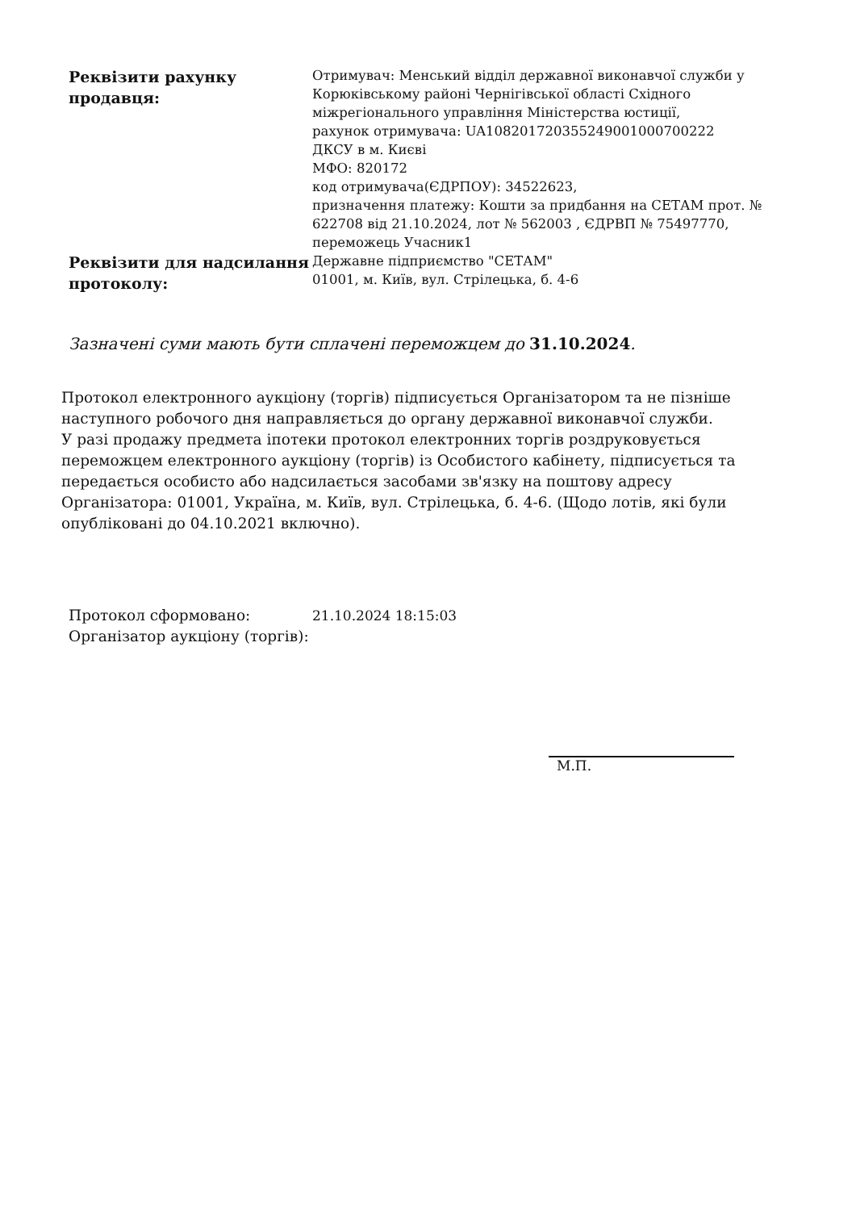| Реквізити рахунку продавця: | Отримувач: Менський відділ державної виконавчої служби у Корюківському районі Чернігівської області Східного міжрегіонального управління Міністерства юстиції, рахунок отримувача: UA108201720355249001000700222 ДКСУ в м. Києві МФО: 820172 код отримувача(ЄДРПОУ): 34522623, призначення платежу: Кошти за придбання на СЕТАМ прот. № 622708 від 21.10.2024, лот № 562003 , ЄДРВП № 75497770, переможець Учасник1 |
| Реквізити для надсилання протоколу: | Державне підприємство "СЕТАМ" 01001, м. Київ, вул. Стрілецька, б. 4-6 |
Зазначені суми мають бути сплачені переможцем до 31.10.2024.
Протокол електронного аукціону (торгів) підписується Організатором та не пізніше наступного робочого дня направляється до органу державної виконавчої служби.
У разі продажу предмета іпотеки протокол електронних торгів роздруковується переможцем електронного аукціону (торгів) із Особистого кабінету, підписується та передається особисто або надсилається засобами зв'язку на поштову адресу Організатора: 01001, Україна, м. Київ, вул. Стрілецька, б. 4-6. (Щодо лотів, які були опубліковані до 04.10.2021 включно).
| Протокол сформовано: | 21.10.2024 18:15:03 |
| Організатор аукціону (торгів): | |
М.П.